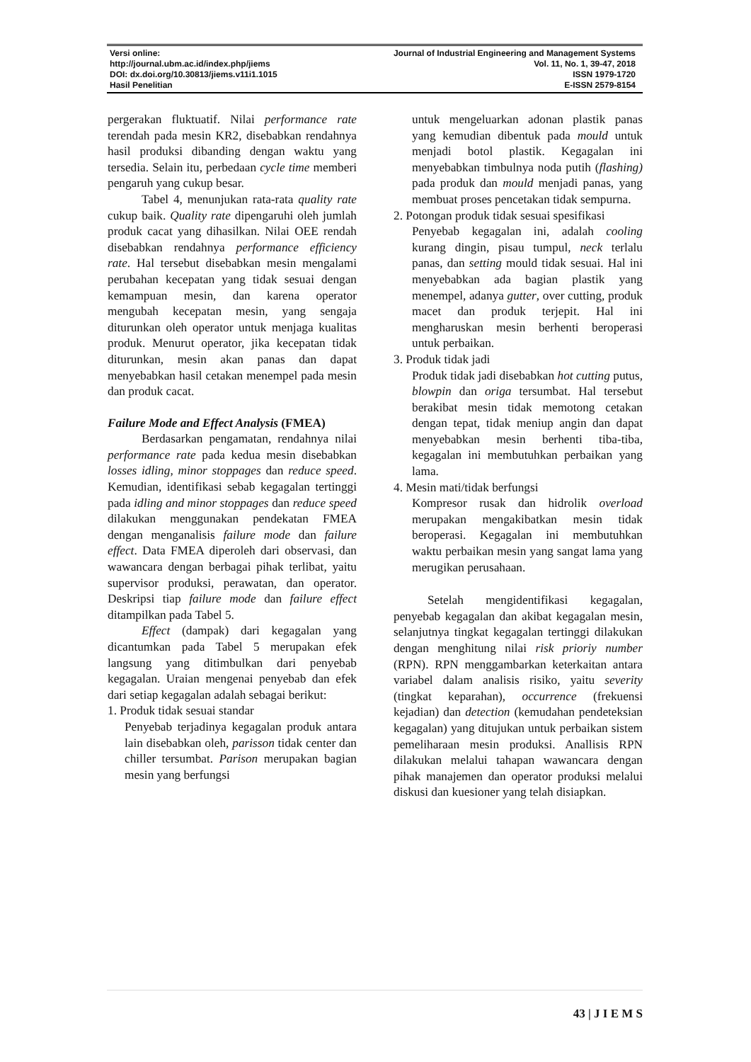Versi online: Journal of Industrial Engineering and Management Systems
http://journal.ubm.ac.id/index.php/jiems Vol. 11, No. 1, 39-47, 2018
DOI: dx.doi.org/10.30813/jiems.v11i1.1015 ISSN 1979-1720
Hasil Penelitian E-ISSN 2579-8154
pergerakan fluktuatif. Nilai performance rate terendah pada mesin KR2, disebabkan rendahnya hasil produksi dibanding dengan waktu yang tersedia. Selain itu, perbedaan cycle time memberi pengaruh yang cukup besar.
Tabel 4, menunjukan rata-rata quality rate cukup baik. Quality rate dipengaruhi oleh jumlah produk cacat yang dihasilkan. Nilai OEE rendah disebabkan rendahnya performance efficiency rate. Hal tersebut disebabkan mesin mengalami perubahan kecepatan yang tidak sesuai dengan kemampuan mesin, dan karena operator mengubah kecepatan mesin, yang sengaja diturunkan oleh operator untuk menjaga kualitas produk. Menurut operator, jika kecepatan tidak diturunkan, mesin akan panas dan dapat menyebabkan hasil cetakan menempel pada mesin dan produk cacat.
Failure Mode and Effect Analysis (FMEA)
Berdasarkan pengamatan, rendahnya nilai performance rate pada kedua mesin disebabkan losses idling, minor stoppages dan reduce speed. Kemudian, identifikasi sebab kegagalan tertinggi pada idling and minor stoppages dan reduce speed dilakukan menggunakan pendekatan FMEA dengan menganalisis failure mode dan failure effect. Data FMEA diperoleh dari observasi, dan wawancara dengan berbagai pihak terlibat, yaitu supervisor produksi, perawatan, dan operator. Deskripsi tiap failure mode dan failure effect ditampilkan pada Tabel 5.
Effect (dampak) dari kegagalan yang dicantumkan pada Tabel 5 merupakan efek langsung yang ditimbulkan dari penyebab kegagalan. Uraian mengenai penyebab dan efek dari setiap kegagalan adalah sebagai berikut:
1. Produk tidak sesuai standar
Penyebab terjadinya kegagalan produk antara lain disebabkan oleh, parisson tidak center dan chiller tersumbat. Parison merupakan bagian mesin yang berfungsi
untuk mengeluarkan adonan plastik panas yang kemudian dibentuk pada mould untuk menjadi botol plastik. Kegagalan ini menyebabkan timbulnya noda putih (flashing) pada produk dan mould menjadi panas, yang membuat proses pencetakan tidak sempurna.
2. Potongan produk tidak sesuai spesifikasi
Penyebab kegagalan ini, adalah cooling kurang dingin, pisau tumpul, neck terlalu panas, dan setting mould tidak sesuai. Hal ini menyebabkan ada bagian plastik yang menempel, adanya gutter, over cutting, produk macet dan produk terjepit. Hal ini mengharuskan mesin berhenti beroperasi untuk perbaikan.
3. Produk tidak jadi
Produk tidak jadi disebabkan hot cutting putus, blowpin dan origa tersumbat. Hal tersebut berakibat mesin tidak memotong cetakan dengan tepat, tidak meniup angin dan dapat menyebabkan mesin berhenti tiba-tiba, kegagalan ini membutuhkan perbaikan yang lama.
4. Mesin mati/tidak berfungsi
Kompresor rusak dan hidrolik overload merupakan mengakibatkan mesin tidak beroperasi. Kegagalan ini membutuhkan waktu perbaikan mesin yang sangat lama yang merugikan perusahaan.
Setelah mengidentifikasi kegagalan, penyebab kegagalan dan akibat kegagalan mesin, selanjutnya tingkat kegagalan tertinggi dilakukan dengan menghitung nilai risk prioriy number (RPN). RPN menggambarkan keterkaitan antara variabel dalam analisis risiko, yaitu severity (tingkat keparahan), occurrence (frekuensi kejadian) dan detection (kemudahan pendeteksian kegagalan) yang ditujukan untuk perbaikan sistem pemeliharaan mesin produksi. Anallisis RPN dilakukan melalui tahapan wawancara dengan pihak manajemen dan operator produksi melalui diskusi dan kuesioner yang telah disiapkan.
43 | J I E M S